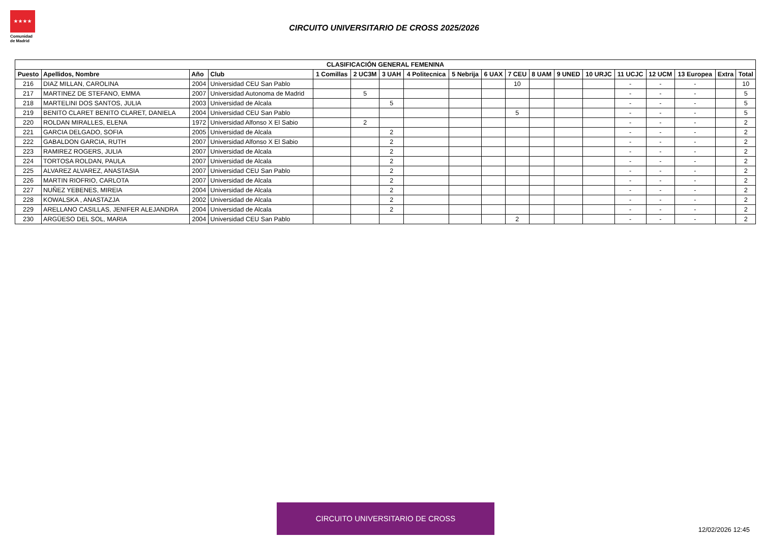★★★★
Comunidad
de Madrid
CIRCUITO UNIVERSITARIO DE CROSS 2025/2026
| CLASIFICACIÓN GENERAL FEMENINA | | | | | | | | | | | | | | | | | | |
| --- | --- | --- | --- | --- | --- | --- | --- | --- | --- | --- | --- | --- | --- | --- | --- | --- | --- | --- |
| Puesto | Apellidos, Nombre | Año | Club | 1 Comillas | 2 UC3M | 3 UAH | 4 Politecnica | 5 Nebrija | 6 UAX | 7 CEU | 8 UAM | 9 UNED | 10 URJC | 11 UCJC | 12 UCM | 13 Europea | Extra | Total |
| 216 | DIAZ MILLAN, CAROLINA | 2004 | Universidad CEU San Pablo | | | | | | | 10 | | | | - | - | - | | 10 |
| 217 | MARTINEZ DE STEFANO, EMMA | 2007 | Universidad Autonoma de Madrid | | 5 | | | | | | | | | - | - | - | | 5 |
| 218 | MARTELINI DOS SANTOS, JULIA | 2003 | Universidad de Alcala | | | 5 | | | | | | | | - | - | - | | 5 |
| 219 | BENITO CLARET BENITO CLARET, DANIELA | 2004 | Universidad CEU San Pablo | | | | | | | 5 | | | | - | - | - | | 5 |
| 220 | ROLDAN MIRALLES, ELENA | 1972 | Universidad Alfonso X El Sabio | | 2 | | | | | | | | | - | - | - | | 2 |
| 221 | GARCIA DELGADO, SOFIA | 2005 | Universidad de Alcala | | | 2 | | | | | | | | - | - | - | | 2 |
| 222 | GABALDON GARCIA, RUTH | 2007 | Universidad Alfonso X El Sabio | | | 2 | | | | | | | | - | - | - | | 2 |
| 223 | RAMIREZ ROGERS, JULIA | 2007 | Universidad de Alcala | | | 2 | | | | | | | | - | - | - | | 2 |
| 224 | TORTOSA ROLDAN, PAULA | 2007 | Universidad de Alcala | | | 2 | | | | | | | | - | - | - | | 2 |
| 225 | ALVAREZ ALVAREZ, ANASTASIA | 2007 | Universidad CEU San Pablo | | | 2 | | | | | | | | - | - | - | | 2 |
| 226 | MARTIN RIOFRIO, CARLOTA | 2007 | Universidad de Alcala | | | 2 | | | | | | | | - | - | - | | 2 |
| 227 | NUÑEZ YEBENES, MIREIA | 2004 | Universidad de Alcala | | | 2 | | | | | | | | - | - | - | | 2 |
| 228 | KOWALSKA , ANASTAZJA | 2002 | Universidad de Alcala | | | 2 | | | | | | | | - | - | - | | 2 |
| 229 | ARELLANO CASILLAS, JENIFER ALEJANDRA | 2004 | Universidad de Alcala | | | 2 | | | | | | | | - | - | - | | 2 |
| 230 | ARGÜESO DEL SOL, MARIA | 2004 | Universidad CEU San Pablo | | | | | | | 2 | | | | - | - | - | | 2 |
CIRCUITO UNIVERSITARIO DE CROSS
12/02/2026 12:45